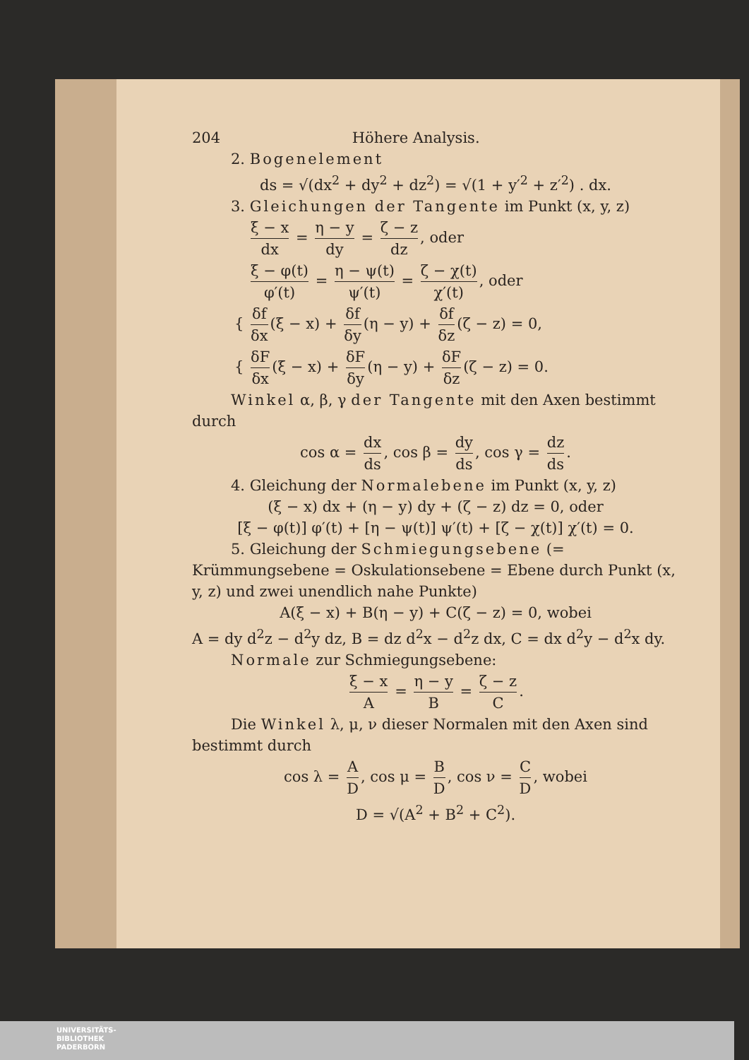204 Höhere Analysis.
2. Bogenelement
ds = √(dx<sup>2</sup> + dy<sup>2</sup> + dz<sup>2</sup>) = √(1 + y′<sup>2</sup> + z′<sup>2</sup>) . dx.
3. Gleichungen der Tangente im Punkt (x, y, z)
ξ − x dx = η − y dy = ζ − z dz, oder
ξ − φ(t) φ′(t) = η − ψ(t) ψ′(t) = ζ − χ(t) χ′(t), oder
{ δf δx (ξ − x) + δf δy (η − y) + δf δz (ζ − z) = 0,
{ δF δx (ξ − x) + δF δy (η − y) + δF δz (ζ − z) = 0.
Winkel α, β, γ der Tangente mit den Axen bestimmt durch
cos α = dx ds, cos β = dy ds, cos γ = dz ds.
4. Gleichung der Normalebene im Punkt (x, y, z)
(ξ − x) dx + (η − y) dy + (ζ − z) dz = 0, oder
[ξ − φ(t)] φ′(t) + [η − ψ(t)] ψ′(t) + [ζ − χ(t)] χ′(t) = 0.
5. Gleichung der Schmiegungsebene (= Krümmungsebene = Oskulationsebene = Ebene durch Punkt (x, y, z) und zwei unendlich nahe Punkte)
A(ξ − x) + B(η − y) + C(ζ − z) = 0, wobei
A = dy d<sup>2</sup>z − d<sup>2</sup>y dz, B = dz d<sup>2</sup>x − d<sup>2</sup>z dx, C = dx d<sup>2</sup>y − d<sup>2</sup>x dy.
Normale zur Schmiegungsebene:
ξ − x A = η − y B = ζ − z C.
Die Winkel λ, μ, ν dieser Normalen mit den Axen sind bestimmt durch
cos λ = A D, cos μ = B D, cos ν = C D, wobei
D = √(A<sup>2</sup> + B<sup>2</sup> + C<sup>2</sup>).
UNIVERSITÄTS-
BIBLIOTHEK
PADERBORN